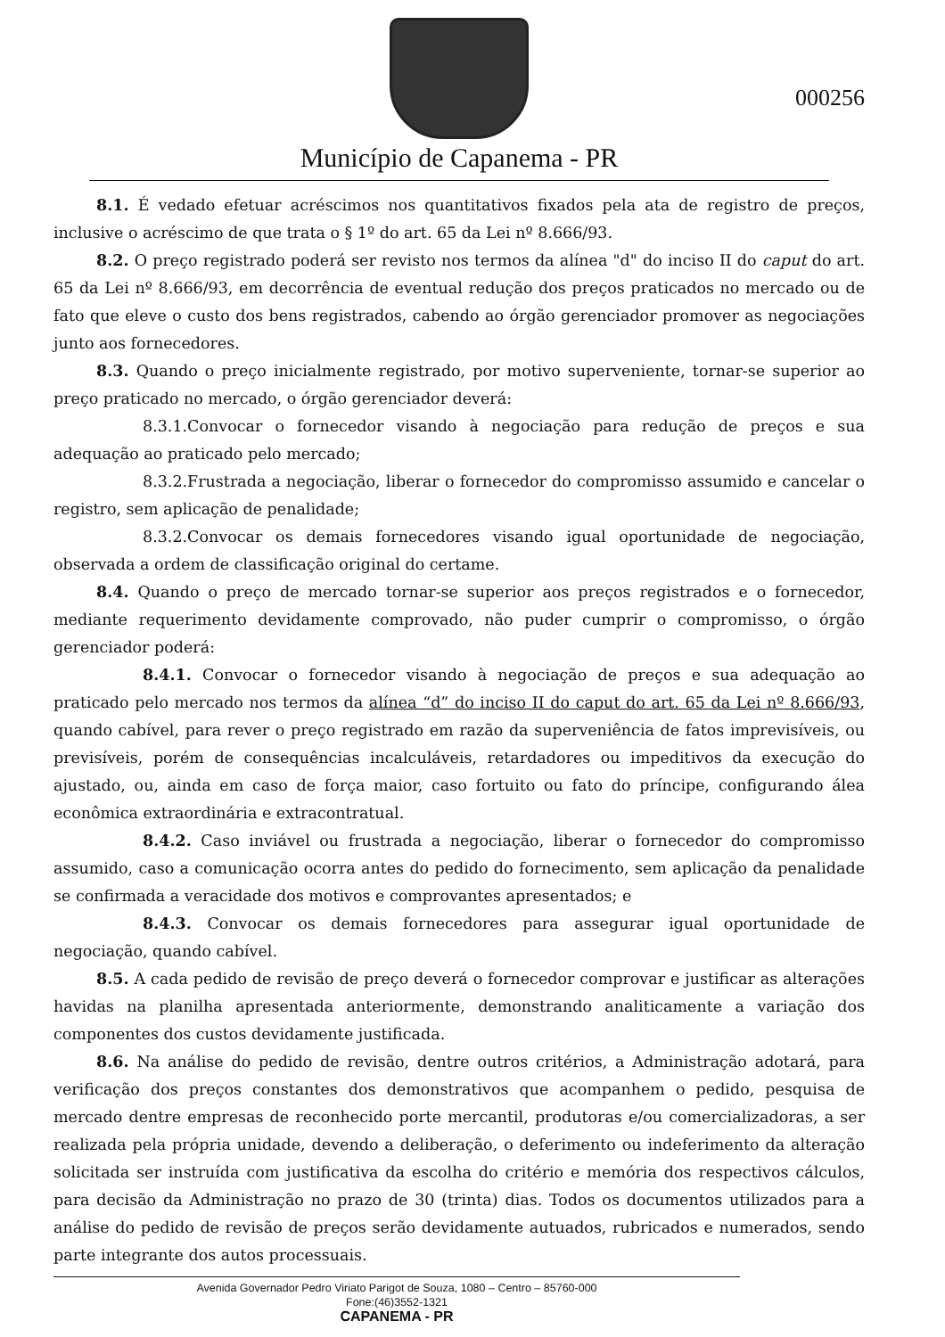Município de Capanema - PR
000256
8.1. É vedado efetuar acréscimos nos quantitativos fixados pela ata de registro de preços, inclusive o acréscimo de que trata o § 1º do art. 65 da Lei nº 8.666/93.
8.2. O preço registrado poderá ser revisto nos termos da alínea "d" do inciso II do caput do art. 65 da Lei nº 8.666/93, em decorrência de eventual redução dos preços praticados no mercado ou de fato que eleve o custo dos bens registrados, cabendo ao órgão gerenciador promover as negociações junto aos fornecedores.
8.3. Quando o preço inicialmente registrado, por motivo superveniente, tornar-se superior ao preço praticado no mercado, o órgão gerenciador deverá:
8.3.1.Convocar o fornecedor visando à negociação para redução de preços e sua adequação ao praticado pelo mercado;
8.3.2.Frustrada a negociação, liberar o fornecedor do compromisso assumido e cancelar o registro, sem aplicação de penalidade;
8.3.2.Convocar os demais fornecedores visando igual oportunidade de negociação, observada a ordem de classificação original do certame.
8.4. Quando o preço de mercado tornar-se superior aos preços registrados e o fornecedor, mediante requerimento devidamente comprovado, não puder cumprir o compromisso, o órgão gerenciador poderá:
8.4.1. Convocar o fornecedor visando à negociação de preços e sua adequação ao praticado pelo mercado nos termos da alínea “d” do inciso II do caput do art. 65 da Lei nº 8.666/93, quando cabível, para rever o preço registrado em razão da superveniência de fatos imprevisíveis, ou previsíveis, porém de consequências incalculáveis, retardadores ou impeditivos da execução do ajustado, ou, ainda em caso de força maior, caso fortuito ou fato do príncipe, configurando álea econômica extraordinária e extracontratual.
8.4.2. Caso inviável ou frustrada a negociação, liberar o fornecedor do compromisso assumido, caso a comunicação ocorra antes do pedido do fornecimento, sem aplicação da penalidade se confirmada a veracidade dos motivos e comprovantes apresentados; e
8.4.3. Convocar os demais fornecedores para assegurar igual oportunidade de negociação, quando cabível.
8.5. A cada pedido de revisão de preço deverá o fornecedor comprovar e justificar as alterações havidas na planilha apresentada anteriormente, demonstrando analiticamente a variação dos componentes dos custos devidamente justificada.
8.6. Na análise do pedido de revisão, dentre outros critérios, a Administração adotará, para verificação dos preços constantes dos demonstrativos que acompanhem o pedido, pesquisa de mercado dentre empresas de reconhecido porte mercantil, produtoras e/ou comercializadoras, a ser realizada pela própria unidade, devendo a deliberação, o deferimento ou indeferimento da alteração solicitada ser instruída com justificativa da escolha do critério e memória dos respectivos cálculos, para decisão da Administração no prazo de 30 (trinta) dias. Todos os documentos utilizados para a análise do pedido de revisão de preços serão devidamente autuados, rubricados e numerados, sendo parte integrante dos autos processuais.
Avenida Governador Pedro Viriato Parigot de Souza, 1080 – Centro – 85760-000
Fone:(46)3552-1321
CAPANEMA - PR